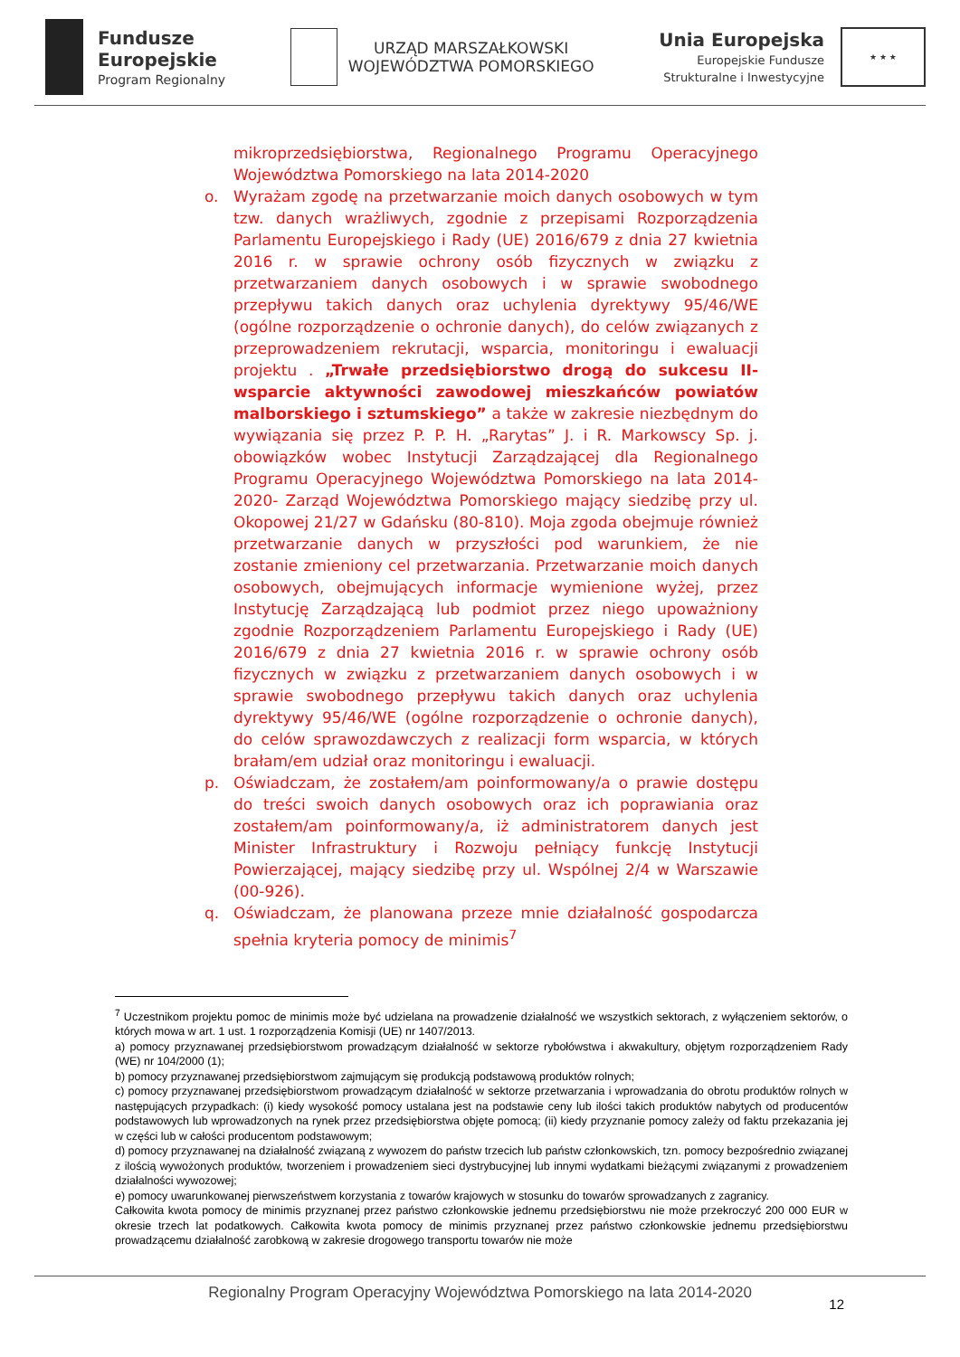Fundusze
Europejskie
Program Regionalny
URZĄD MARSZAŁKOWSKI
WOJEWÓDZTWA POMORSKIEGO
Unia Europejska
Europejskie Fundusze
Strukturalne i Inwestycyjne
★ ★ ★
mikroprzedsiębiorstwa, Regionalnego Programu Operacyjnego Województwa Pomorskiego na lata 2014-2020
o. Wyrażam zgodę na przetwarzanie moich danych osobowych w tym tzw. danych wrażliwych, zgodnie z przepisami Rozporządzenia Parlamentu Europejskiego i Rady (UE) 2016/679 z dnia 27 kwietnia 2016 r. w sprawie ochrony osób fizycznych w związku z przetwarzaniem danych osobowych i w sprawie swobodnego przepływu takich danych oraz uchylenia dyrektywy 95/46/WE (ogólne rozporządzenie o ochronie danych), do celów związanych z przeprowadzeniem rekrutacji, wsparcia, monitoringu i ewaluacji projektu . „Trwałe przedsiębiorstwo drogą do sukcesu II-wsparcie aktywności zawodowej mieszkańców powiatów malborskiego i sztumskiego” a także w zakresie niezbędnym do wywiązania się przez P. P. H. „Rarytas” J. i R. Markowscy Sp. j. obowiązków wobec Instytucji Zarządzającej dla Regionalnego Programu Operacyjnego Województwa Pomorskiego na lata 2014-2020- Zarząd Województwa Pomorskiego mający siedzibę przy ul. Okopowej 21/27 w Gdańsku (80-810). Moja zgoda obejmuje również przetwarzanie danych w przyszłości pod warunkiem, że nie zostanie zmieniony cel przetwarzania. Przetwarzanie moich danych osobowych, obejmujących informacje wymienione wyżej, przez Instytucję Zarządzającą lub podmiot przez niego upoważniony zgodnie Rozporządzeniem Parlamentu Europejskiego i Rady (UE) 2016/679 z dnia 27 kwietnia 2016 r. w sprawie ochrony osób fizycznych w związku z przetwarzaniem danych osobowych i w sprawie swobodnego przepływu takich danych oraz uchylenia dyrektywy 95/46/WE (ogólne rozporządzenie o ochronie danych), do celów sprawozdawczych z realizacji form wsparcia, w których brałam/em udział oraz monitoringu i ewaluacji.
p. Oświadczam, że zostałem/am poinformowany/a o prawie dostępu do treści swoich danych osobowych oraz ich poprawiania oraz zostałem/am poinformowany/a, iż administratorem danych jest Minister Infrastruktury i Rozwoju pełniący funkcję Instytucji Powierzającej, mający siedzibę przy ul. Wspólnej 2/4 w Warszawie (00-926).
q. Oświadczam, że planowana przeze mnie działalność gospodarcza spełnia kryteria pomocy de minimis<sup>7</sup>
<sup>7</sup> Uczestnikom projektu pomoc de minimis może być udzielana na prowadzenie działalność we wszystkich sektorach, z wyłączeniem sektorów, o których mowa w art. 1 ust. 1 rozporządzenia Komisji (UE) nr 1407/2013.
a) pomocy przyznawanej przedsiębiorstwom prowadzącym działalność w sektorze rybołówstwa i akwakultury, objętym rozporządzeniem Rady (WE) nr 104/2000 (1);
b) pomocy przyznawanej przedsiębiorstwom zajmującym się produkcją podstawową produktów rolnych;
c) pomocy przyznawanej przedsiębiorstwom prowadzącym działalność w sektorze przetwarzania i wprowadzania do obrotu produktów rolnych w następujących przypadkach: (i) kiedy wysokość pomocy ustalana jest na podstawie ceny lub ilości takich produktów nabytych od producentów podstawowych lub wprowadzonych na rynek przez przedsiębiorstwa objęte pomocą; (ii) kiedy przyznanie pomocy zależy od faktu przekazania jej w części lub w całości producentom podstawowym;
d) pomocy przyznawanej na działalność związaną z wywozem do państw trzecich lub państw członkowskich, tzn. pomocy bezpośrednio związanej z ilością wywożonych produktów, tworzeniem i prowadzeniem sieci dystrybucyjnej lub innymi wydatkami bieżącymi związanymi z prowadzeniem działalności wywozowej;
e) pomocy uwarunkowanej pierwszeństwem korzystania z towarów krajowych w stosunku do towarów sprowadzanych z zagranicy.
Całkowita kwota pomocy de minimis przyznanej przez państwo członkowskie jednemu przedsiębiorstwu nie może przekroczyć 200 000 EUR w okresie trzech lat podatkowych. Całkowita kwota pomocy de minimis przyznanej przez państwo członkowskie jednemu przedsiębiorstwu prowadzącemu działalność zarobkową w zakresie drogowego transportu towarów nie może
Regionalny Program Operacyjny Województwa Pomorskiego na lata 2014-2020
12